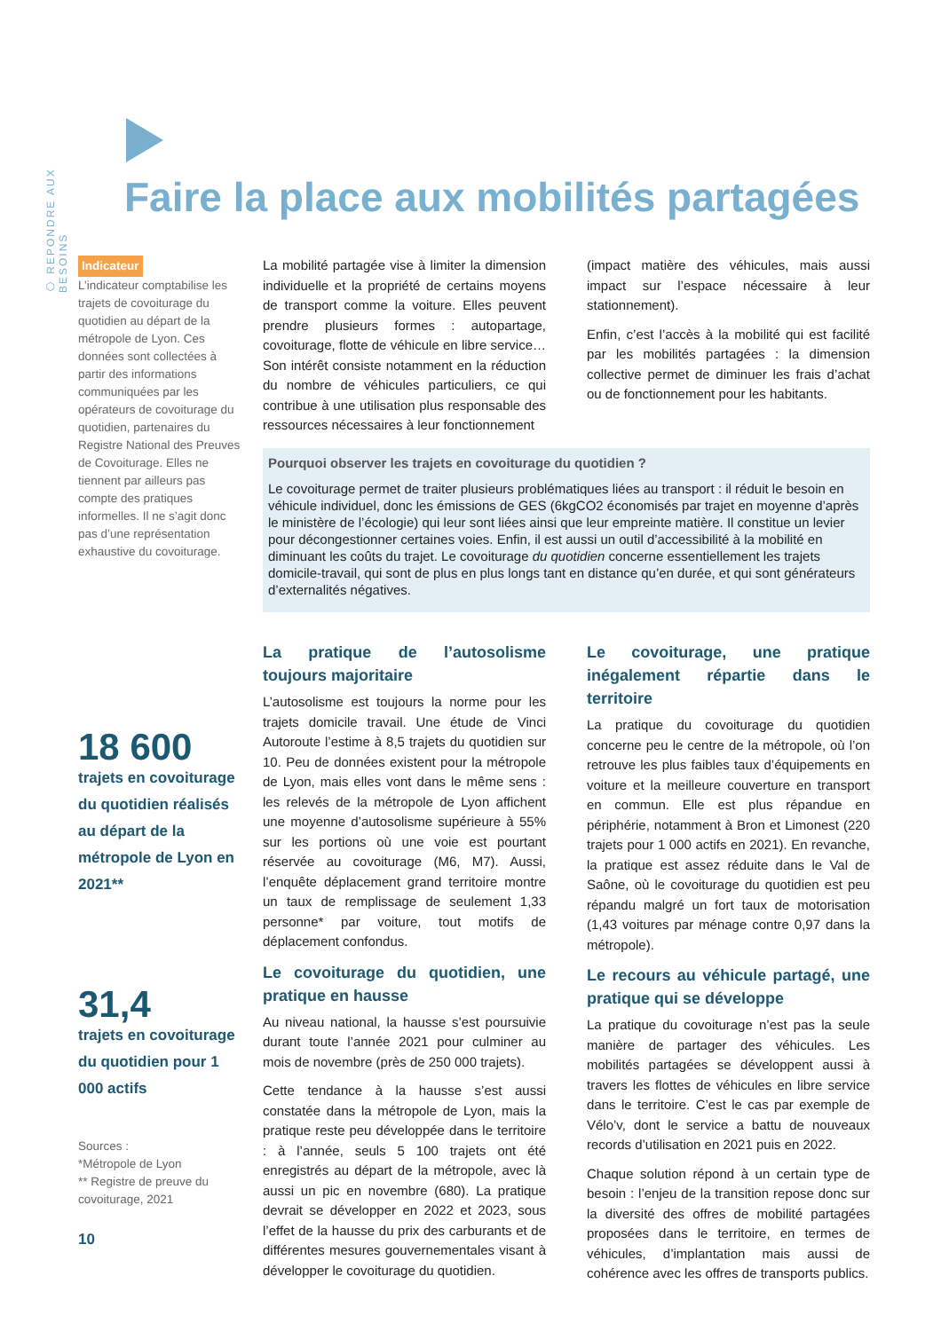⬡ REPONDRE AUX BESOINS
Faire la place aux mobilités partagées
Indicateur
L’indicateur comptabilise les trajets de covoiturage du quotidien au départ de la métropole de Lyon. Ces données sont collectées à partir des informations communiquées par les opérateurs de covoiturage du quotidien, partenaires du Registre National des Preuves de Covoiturage. Elles ne tiennent par ailleurs pas compte des pratiques informelles. Il ne s’agit donc pas d’une représentation exhaustive du covoiturage.
18 600
trajets en covoiturage du quotidien réalisés au départ de la métropole de Lyon en 2021**
31,4
trajets en covoiturage du quotidien pour 1 000 actifs
Sources :
*Métropole de Lyon
** Registre de preuve du covoiturage, 2021
10
La mobilité partagée vise à limiter la dimension individuelle et la propriété de certains moyens de transport comme la voiture. Elles peuvent prendre plusieurs formes : autopartage, covoiturage, flotte de véhicule en libre service… Son intérêt consiste notamment en la réduction du nombre de véhicules particuliers, ce qui contribue à une utilisation plus responsable des ressources nécessaires à leur fonctionnement
(impact matière des véhicules, mais aussi impact sur l’espace nécessaire à leur stationnement).
Enfin, c’est l’accès à la mobilité qui est facilité par les mobilités partagées : la dimension collective permet de diminuer les frais d’achat ou de fonctionnement pour les habitants.
Pourquoi observer les trajets en covoiturage du quotidien ?
Le covoiturage permet de traiter plusieurs problématiques liées au transport : il réduit le besoin en véhicule individuel, donc les émissions de GES (6kgCO2 économisés par trajet en moyenne d’après le ministère de l’écologie) qui leur sont liées ainsi que leur empreinte matière. Il constitue un levier pour décongestionner certaines voies. Enfin, il est aussi un outil d’accessibilité à la mobilité en diminuant les coûts du trajet. Le covoiturage du quotidien concerne essentiellement les trajets domicile-travail, qui sont de plus en plus longs tant en distance qu’en durée, et qui sont générateurs d’externalités négatives.
La pratique de l’autosolisme toujours majoritaire
L’autosolisme est toujours la norme pour les trajets domicile travail. Une étude de Vinci Autoroute l’estime à 8,5 trajets du quotidien sur 10. Peu de données existent pour la métropole de Lyon, mais elles vont dans le même sens : les relevés de la métropole de Lyon affichent une moyenne d’autosolisme supérieure à 55% sur les portions où une voie est pourtant réservée au covoiturage (M6, M7). Aussi, l’enquête déplacement grand territoire montre un taux de remplissage de seulement 1,33 personne* par voiture, tout motifs de déplacement confondus.
Le covoiturage du quotidien, une pratique en hausse
Au niveau national, la hausse s’est poursuivie durant toute l’année 2021 pour culminer au mois de novembre (près de 250 000 trajets).
Cette tendance à la hausse s’est aussi constatée dans la métropole de Lyon, mais la pratique reste peu développée dans le territoire : à l’année, seuls 5 100 trajets ont été enregistrés au départ de la métropole, avec là aussi un pic en novembre (680). La pratique devrait se développer en 2022 et 2023, sous l’effet de la hausse du prix des carburants et de différentes mesures gouvernementales visant à développer le covoiturage du quotidien.
Le covoiturage, une pratique inégalement répartie dans le territoire
La pratique du covoiturage du quotidien concerne peu le centre de la métropole, où l’on retrouve les plus faibles taux d’équipements en voiture et la meilleure couverture en transport en commun. Elle est plus répandue en périphérie, notamment à Bron et Limonest (220 trajets pour 1 000 actifs en 2021). En revanche, la pratique est assez réduite dans le Val de Saône, où le covoiturage du quotidien est peu répandu malgré un fort taux de motorisation (1,43 voitures par ménage contre 0,97 dans la métropole).
Le recours au véhicule partagé, une pratique qui se développe
La pratique du covoiturage n’est pas la seule manière de partager des véhicules. Les mobilités partagées se développent aussi à travers les flottes de véhicules en libre service dans le territoire. C’est le cas par exemple de Vélo’v, dont le service a battu de nouveaux records d’utilisation en 2021 puis en 2022.
Chaque solution répond à un certain type de besoin : l’enjeu de la transition repose donc sur la diversité des offres de mobilité partagées proposées dans le territoire, en termes de véhicules, d’implantation mais aussi de cohérence avec les offres de transports publics.